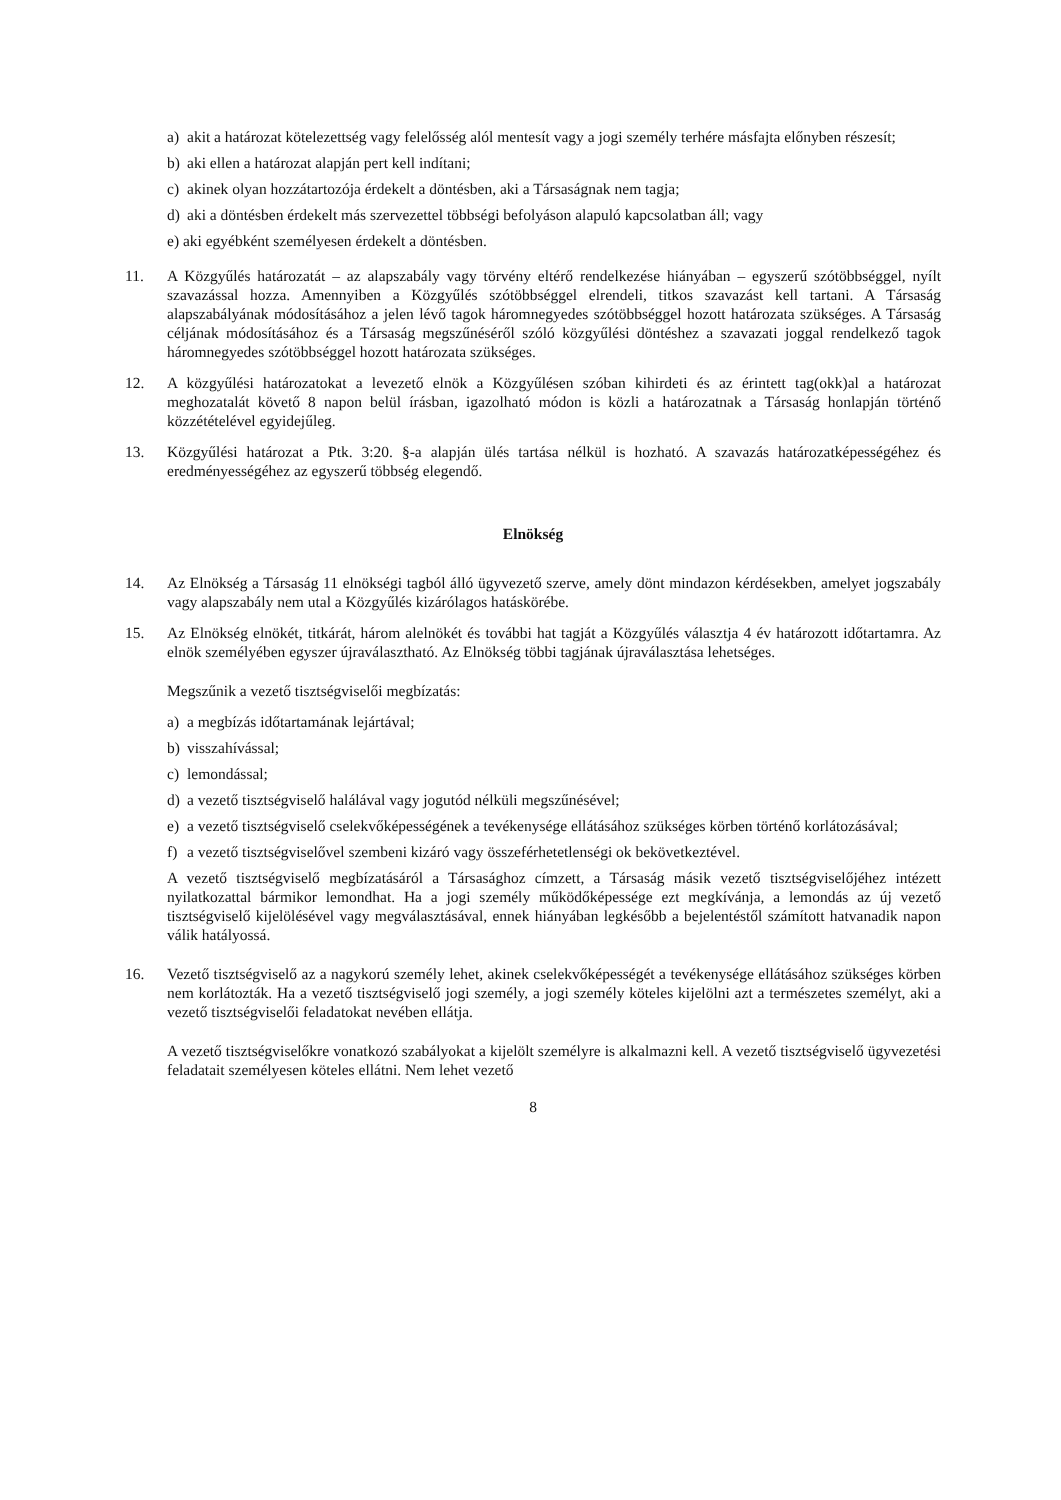a) akit a határozat kötelezettség vagy felelősség alól mentesít vagy a jogi személy terhére másfajta előnyben részesít;
b) aki ellen a határozat alapján pert kell indítani;
c) akinek olyan hozzátartozója érdekelt a döntésben, aki a Társaságnak nem tagja;
d) aki a döntésben érdekelt más szervezettel többségi befolyáson alapuló kapcsolatban áll; vagy
e) aki egyébként személyesen érdekelt a döntésben.
11. A Közgyűlés határozatát – az alapszabály vagy törvény eltérő rendelkezése hiányában – egyszerű szótöbbséggel, nyílt szavazással hozza. Amennyiben a Közgyűlés szótöbbséggel elrendeli, titkos szavazást kell tartani. A Társaság alapszabályának módosításához a jelen lévő tagok háromnegyedes szótöbbséggel hozott határozata szükséges. A Társaság céljának módosításához és a Társaság megszűnéséről szóló közgyűlési döntéshez a szavazati joggal rendelkező tagok háromnegyedes szótöbbséggel hozott határozata szükséges.
12. A közgyűlési határozatokat a levezető elnök a Közgyűlésen szóban kihirdeti és az érintett tag(okk)al a határozat meghozatalát követő 8 napon belül írásban, igazolható módon is közli a határozatnak a Társaság honlapján történő közzétételével egyidejűleg.
13. Közgyűlési határozat a Ptk. 3:20. §-a alapján ülés tartása nélkül is hozható. A szavazás határozatképességéhez és eredményességéhez az egyszerű többség elegendő.
Elnökség
14. Az Elnökség a Társaság 11 elnökségi tagból álló ügyvezető szerve, amely dönt mindazon kérdésekben, amelyet jogszabály vagy alapszabály nem utal a Közgyűlés kizárólagos hatáskörébe.
15. Az Elnökség elnökét, titkárát, három alelnökét és további hat tagját a Közgyűlés választja 4 év határozott időtartamra. Az elnök személyében egyszer újraválasztható. Az Elnökség többi tagjának újraválasztása lehetséges.
Megszűnik a vezető tisztségviselői megbízatás:
a) a megbízás időtartamának lejártával;
b) visszahívással;
c) lemondással;
d) a vezető tisztségviselő halálával vagy jogutód nélküli megszűnésével;
e) a vezető tisztségviselő cselekvőképességének a tevékenysége ellátásához szükséges körben történő korlátozásával;
f) a vezető tisztségviselővel szembeni kizáró vagy összeférhetetlenségi ok bekövetkeztével.
A vezető tisztségviselő megbízatásáról a Társasághoz címzett, a Társaság másik vezető tisztségviselőjéhez intézett nyilatkozattal bármikor lemondhat. Ha a jogi személy működőképessége ezt megkívánja, a lemondás az új vezető tisztségviselő kijelölésével vagy megválasztásával, ennek hiányában legkésőbb a bejelentéstől számított hatvanadik napon válik hatályossá.
16. Vezető tisztségviselő az a nagykorú személy lehet, akinek cselekvőképességét a tevékenysége ellátásához szükséges körben nem korlátozták. Ha a vezető tisztségviselő jogi személy, a jogi személy köteles kijelölni azt a természetes személyt, aki a vezető tisztségviselői feladatokat nevében ellátja.
A vezető tisztségviselőkre vonatkozó szabályokat a kijelölt személyre is alkalmazni kell. A vezető tisztségviselő ügyvezetési feladatait személyesen köteles ellátni. Nem lehet vezető
8